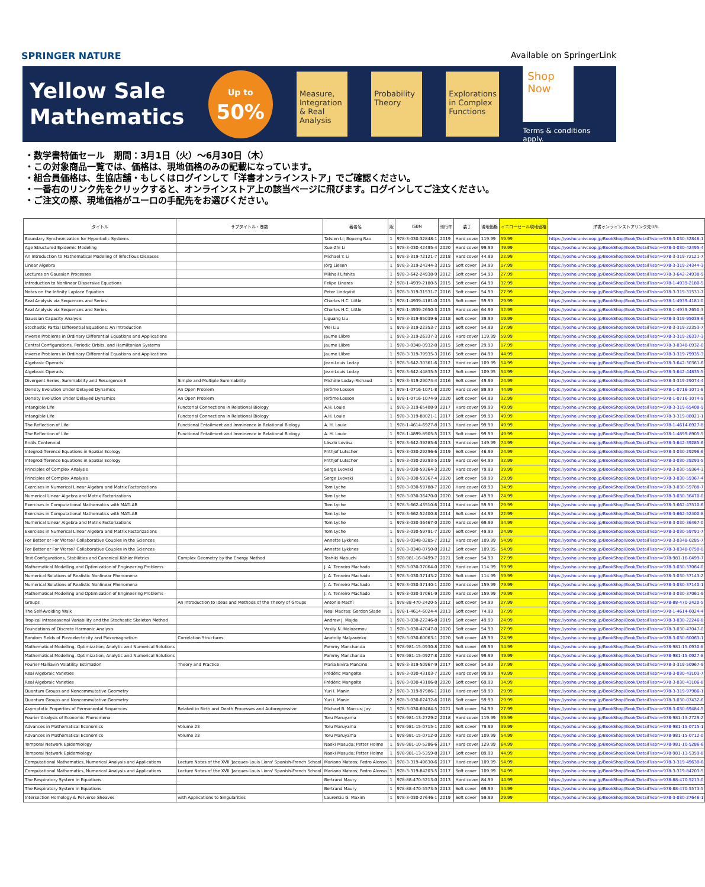SPRINGER NATURE Available on SpringerLink
Yellow Sale
Mathematics
Up to
50%
Measure, Integration & Real Analysis
Probability Theory
Explorations in Complex Functions
Shop Now
Terms & conditions apply.
・数学書特価セール　期間：3月1日（火）～6月30日（木）
・この対象商品一覧では、価格は、現地価格のみの記載になっています。
・組合員価格は、生協店舗・もしくはログインして「洋書オンラインストア」でご確認ください。
・一番右のリンク先をクリックすると、オンラインストア上の該当ページに飛びます。ログインしてご注文ください。
・ご注文の際、現地価格がユーロの手配先をお選びください。
| タイトル | サブタイトル・巻数 | 著者名 | 版 | ISBN | 刊行年 | 装丁 | 現地価格 | イエローセール現地価格 | 洋書オンラインストアリンク先URL |
| --- | --- | --- | --- | --- | --- | --- | --- | --- | --- |
| Boundary Synchronization for Hyperbolic Systems | | Tatsien Li; Bopeng Rao | 1 | 978-3-030-32848-1 | 2019 | Hard cover | 119.99 | 59.99 | https://yosho.univcoop.jp/BookShop/Book/Detail?isbn=978-3-030-32848-1 |
| Age Structured Epidemic Modeling | | Xue-Zhi Li | 1 | 978-3-030-42495-4 | 2020 | Hard cover | 99.99 | 49.99 | https://yosho.univcoop.jp/BookShop/Book/Detail?isbn=978-3-030-42495-4 |
| An Introduction to Mathematical Modeling of Infectious Diseases | | Michael Y. Li | 1 | 978-3-319-72121-7 | 2018 | Hard cover | 44.99 | 22.99 | https://yosho.univcoop.jp/BookShop/Book/Detail?isbn=978-3-319-72121-7 |
| Linear Algebra | | Jörg Liesen | 1 | 978-3-319-24344-3 | 2015 | Soft cover | 34.99 | 17.99 | https://yosho.univcoop.jp/BookShop/Book/Detail?isbn=978-3-319-24344-3 |
| Lectures on Gaussian Processes | | Mikhail Lifshits | 1 | 978-3-642-24938-9 | 2012 | Soft cover | 54.99 | 27.99 | https://yosho.univcoop.jp/BookShop/Book/Detail?isbn=978-3-642-24938-9 |
| Introduction to Nonlinear Dispersive Equations | | Felipe Linares | 2 | 978-1-4939-2180-5 | 2015 | Soft cover | 64.99 | 32.99 | https://yosho.univcoop.jp/BookShop/Book/Detail?isbn=978-1-4939-2180-5 |
| Notes on the Infinity Laplace Equation | | Peter Lindqvist | 1 | 978-3-319-31531-7 | 2016 | Soft cover | 54.99 | 27.99 | https://yosho.univcoop.jp/BookShop/Book/Detail?isbn=978-3-319-31531-7 |
| Real Analysis via Sequences and Series | | Charles H.C. Little | 1 | 978-1-4939-4181-0 | 2015 | Soft cover | 59.99 | 29.99 | https://yosho.univcoop.jp/BookShop/Book/Detail?isbn=978-1-4939-4181-0 |
| Real Analysis via Sequences and Series | | Charles H.C. Little | 1 | 978-1-4939-2650-3 | 2015 | Hard cover | 64.99 | 32.99 | https://yosho.univcoop.jp/BookShop/Book/Detail?isbn=978-1-4939-2650-3 |
| Gaussian Capacity Analysis | | Liguang Liu | 1 | 978-3-319-95039-6 | 2018 | Soft cover | 39.99 | 19.99 | https://yosho.univcoop.jp/BookShop/Book/Detail?isbn=978-3-319-95039-6 |
| Stochastic Partial Differential Equations: An Introduction | | Wei Liu | 1 | 978-3-319-22353-7 | 2015 | Soft cover | 54.99 | 27.99 | https://yosho.univcoop.jp/BookShop/Book/Detail?isbn=978-3-319-22353-7 |
| Inverse Problems in Ordinary Differential Equations and Applications | | Jaume Llibre | 1 | 978-3-319-26337-3 | 2016 | Hard cover | 119.99 | 59.99 | https://yosho.univcoop.jp/BookShop/Book/Detail?isbn=978-3-319-26337-3 |
| Central Configurations, Periodic Orbits, and Hamiltonian Systems | | Jaume Llibre | 1 | 978-3-0348-0932-0 | 2015 | Soft cover | 29.99 | 17.99 | https://yosho.univcoop.jp/BookShop/Book/Detail?isbn=978-3-0348-0932-0 |
| Inverse Problems in Ordinary Differential Equations and Applications | | Jaume Llibre | 1 | 978-3-319-79935-3 | 2016 | Soft cover | 84.99 | 44.99 | https://yosho.univcoop.jp/BookShop/Book/Detail?isbn=978-3-319-79935-3 |
| Algebraic Operads | | Jean-Louis Loday | 1 | 978-3-642-30361-6 | 2012 | Hard cover | 109.99 | 54.99 | https://yosho.univcoop.jp/BookShop/Book/Detail?isbn=978-3-642-30361-6 |
| Algebraic Operads | | Jean-Louis Loday | 1 | 978-3-642-44835-5 | 2012 | Soft cover | 109.95 | 54.99 | https://yosho.univcoop.jp/BookShop/Book/Detail?isbn=978-3-642-44835-5 |
| Divergent Series, Summability and Resurgence II | Simple and Multiple Summability | Michèle Loday-Richaud | 1 | 978-3-319-29074-4 | 2016 | Soft cover | 49.99 | 24.99 | https://yosho.univcoop.jp/BookShop/Book/Detail?isbn=978-3-319-29074-4 |
| Density Evolution Under Delayed Dynamics | An Open Problem | Jérôme Losson | 1 | 978-1-0716-1071-8 | 2020 | Hard cover | 89.99 | 44.99 | https://yosho.univcoop.jp/BookShop/Book/Detail?isbn=978-1-0716-1071-8 |
| Density Evolution Under Delayed Dynamics | An Open Problem | Jérôme Losson | 1 | 978-1-0716-1074-9 | 2020 | Soft cover | 64.99 | 32.99 | https://yosho.univcoop.jp/BookShop/Book/Detail?isbn=978-1-0716-1074-9 |
| Intangible Life | Functorial Connections in Relational Biology | A.H. Louie | 1 | 978-3-319-65408-9 | 2017 | Hard cover | 99.99 | 49.99 | https://yosho.univcoop.jp/BookShop/Book/Detail?isbn=978-3-319-65408-9 |
| Intangible Life | Functorial Connections in Relational Biology | A.H. Louie | 1 | 978-3-319-88021-1 | 2017 | Soft cover | 99.99 | 49.99 | https://yosho.univcoop.jp/BookShop/Book/Detail?isbn=978-3-319-88021-1 |
| The Reflection of Life | Functional Entailment and Imminence in Relational Biology | A. H. Louie | 1 | 978-1-4614-6927-8 | 2013 | Hard cover | 99.99 | 49.99 | https://yosho.univcoop.jp/BookShop/Book/Detail?isbn=978-1-4614-6927-8 |
| The Reflection of Life | Functional Entailment and Imminence in Relational Biology | A. H. Louie | 1 | 978-1-4899-8905-5 | 2013 | Soft cover | 99.99 | 49.99 | https://yosho.univcoop.jp/BookShop/Book/Detail?isbn=978-1-4899-8905-5 |
| Erdős Centennial | | László Lovász | 1 | 978-3-642-39285-6 | 2013 | Hard cover | 149.99 | 74.99 | https://yosho.univcoop.jp/BookShop/Book/Detail?isbn=978-3-642-39285-6 |
| Integrodifference Equations in Spatial Ecology | | Frithjof Lutscher | 1 | 978-3-030-29296-6 | 2019 | Soft cover | 46.99 | 24.99 | https://yosho.univcoop.jp/BookShop/Book/Detail?isbn=978-3-030-29296-6 |
| Integrodifference Equations in Spatial Ecology | | Frithjof Lutscher | 1 | 978-3-030-29293-5 | 2019 | Hard cover | 64.99 | 32.99 | https://yosho.univcoop.jp/BookShop/Book/Detail?isbn=978-3-030-29293-5 |
| Principles of Complex Analysis | | Serge Lvovski | 1 | 978-3-030-59364-3 | 2020 | Hard cover | 79.99 | 39.99 | https://yosho.univcoop.jp/BookShop/Book/Detail?isbn=978-3-030-59364-3 |
| Principles of Complex Analysis | | Serge Lvovski | 1 | 978-3-030-59367-4 | 2020 | Soft cover | 59.99 | 29.99 | https://yosho.univcoop.jp/BookShop/Book/Detail?isbn=978-3-030-59367-4 |
| Exercises in Numerical Linear Algebra and Matrix Factorizations | | Tom Lyche | 1 | 978-3-030-59788-7 | 2020 | Hard cover | 69.99 | 34.99 | https://yosho.univcoop.jp/BookShop/Book/Detail?isbn=978-3-030-59788-7 |
| Numerical Linear Algebra and Matrix Factorizations | | Tom Lyche | 1 | 978-3-030-36470-0 | 2020 | Soft cover | 49.99 | 24.99 | https://yosho.univcoop.jp/BookShop/Book/Detail?isbn=978-3-030-36470-0 |
| Exercises in Computational Mathematics with MATLAB | | Tom Lyche | 1 | 978-3-662-43510-6 | 2014 | Hard cover | 59.99 | 29.99 | https://yosho.univcoop.jp/BookShop/Book/Detail?isbn=978-3-662-43510-6 |
| Exercises in Computational Mathematics with MATLAB | | Tom Lyche | 1 | 978-3-662-52400-8 | 2014 | Soft cover | 44.99 | 22.99 | https://yosho.univcoop.jp/BookShop/Book/Detail?isbn=978-3-662-52400-8 |
| Numerical Linear Algebra and Matrix Factorizations | | Tom Lyche | 1 | 978-3-030-36467-0 | 2020 | Hard cover | 69.99 | 34.99 | https://yosho.univcoop.jp/BookShop/Book/Detail?isbn=978-3-030-36467-0 |
| Exercises in Numerical Linear Algebra and Matrix Factorizations | | Tom Lyche | 1 | 978-3-030-59791-7 | 2020 | Soft cover | 49.99 | 24.99 | https://yosho.univcoop.jp/BookShop/Book/Detail?isbn=978-3-030-59791-7 |
| For Better or For Worse? Collaborative Couples in the Sciences | | Annette Lykknes | 1 | 978-3-0348-0285-7 | 2012 | Hard cover | 109.99 | 54.99 | https://yosho.univcoop.jp/BookShop/Book/Detail?isbn=978-3-0348-0285-7 |
| For Better or For Worse? Collaborative Couples in the Sciences | | Annette Lykknes | 1 | 978-3-0348-0750-0 | 2012 | Soft cover | 109.95 | 54.99 | https://yosho.univcoop.jp/BookShop/Book/Detail?isbn=978-3-0348-0750-0 |
| Test Configurations, Stabilities and Canonical Kähler Metrics | Complex Geometry by the Energy Method | Toshiki Mabuchi | 1 | 978-981-16-0499-7 | 2021 | Soft cover | 54.99 | 27.99 | https://yosho.univcoop.jp/BookShop/Book/Detail?isbn=978-981-16-0499-7 |
| Mathematical Modelling and Optimization of Engineering Problems | | J. A. Tenreiro Machado | 1 | 978-3-030-37064-0 | 2020 | Hard cover | 114.99 | 59.99 | https://yosho.univcoop.jp/BookShop/Book/Detail?isbn=978-3-030-37064-0 |
| Numerical Solutions of Realistic Nonlinear Phenomena | | J. A. Tenreiro Machado | 1 | 978-3-030-37143-2 | 2020 | Soft cover | 114.99 | 59.99 | https://yosho.univcoop.jp/BookShop/Book/Detail?isbn=978-3-030-37143-2 |
| Numerical Solutions of Realistic Nonlinear Phenomena | | J. A. Tenreiro Machado | 1 | 978-3-030-37140-1 | 2020 | Hard cover | 159.99 | 79.99 | https://yosho.univcoop.jp/BookShop/Book/Detail?isbn=978-3-030-37140-1 |
| Mathematical Modelling and Optimization of Engineering Problems | | J. A. Tenreiro Machado | 1 | 978-3-030-37061-9 | 2020 | Hard cover | 159.99 | 79.99 | https://yosho.univcoop.jp/BookShop/Book/Detail?isbn=978-3-030-37061-9 |
| Groups | An Introduction to Ideas and Methods of the Theory of Groups | Antonio Machì | 1 | 978-88-470-2420-5 | 2012 | Soft cover | 54.99 | 27.99 | https://yosho.univcoop.jp/BookShop/Book/Detail?isbn=978-88-470-2420-5 |
| The Self-Avoiding Walk | | Neal Madras; Gordon Slade | 1 | 978-1-4614-6024-4 | 2013 | Soft cover | 74.99 | 37.99 | https://yosho.univcoop.jp/BookShop/Book/Detail?isbn=978-1-4614-6024-4 |
| Tropical Intraseasonal Variability and the Stochastic Skeleton Method | | Andrew J. Majda | 1 | 978-3-030-22246-8 | 2019 | Soft cover | 49.99 | 24.99 | https://yosho.univcoop.jp/BookShop/Book/Detail?isbn=978-3-030-22246-8 |
| Foundations of Discrete Harmonic Analysis | | Vasily N. Malozemov | 1 | 978-3-030-47047-0 | 2020 | Soft cover | 54.99 | 27.99 | https://yosho.univcoop.jp/BookShop/Book/Detail?isbn=978-3-030-47047-0 |
| Random Fields of Piezoelectricity and Piezomagnetism | Correlation Structures | Anatoliy Malyarenko | 1 | 978-3-030-60063-1 | 2020 | Soft cover | 49.99 | 24.99 | https://yosho.univcoop.jp/BookShop/Book/Detail?isbn=978-3-030-60063-1 |
| Mathematical Modelling, Optimization, Analytic and Numerical Solutions | | Pammy Manchanda | 1 | 978-981-15-0930-8 | 2020 | Soft cover | 69.99 | 34.99 | https://yosho.univcoop.jp/BookShop/Book/Detail?isbn=978-981-15-0930-8 |
| Mathematical Modelling, Optimization, Analytic and Numerical Solutions | | Pammy Manchanda | 1 | 978-981-15-0927-8 | 2020 | Hard cover | 99.99 | 49.99 | https://yosho.univcoop.jp/BookShop/Book/Detail?isbn=978-981-15-0927-8 |
| Fourier-Malliavin Volatility Estimation | Theory and Practice | Maria Elvira Mancino | 1 | 978-3-319-50967-9 | 2017 | Soft cover | 54.99 | 27.99 | https://yosho.univcoop.jp/BookShop/Book/Detail?isbn=978-3-319-50967-9 |
| Real Algebraic Varieties | | Frédéric Mangolte | 1 | 978-3-030-43103-7 | 2020 | Hard cover | 99.99 | 49.99 | https://yosho.univcoop.jp/BookShop/Book/Detail?isbn=978-3-030-43103-7 |
| Real Algebraic Varieties | | Frédéric Mangolte | 1 | 978-3-030-43106-8 | 2020 | Soft cover | 69.99 | 34.99 | https://yosho.univcoop.jp/BookShop/Book/Detail?isbn=978-3-030-43106-8 |
| Quantum Groups and Noncommutative Geometry | | Yuri I. Manin | 2 | 978-3-319-97986-1 | 2018 | Hard cover | 59.99 | 29.99 | https://yosho.univcoop.jp/BookShop/Book/Detail?isbn=978-3-319-97986-1 |
| Quantum Groups and Noncommutative Geometry | | Yuri I. Manin | 2 | 978-3-030-07432-6 | 2018 | Soft cover | 59.99 | 29.99 | https://yosho.univcoop.jp/BookShop/Book/Detail?isbn=978-3-030-07432-6 |
| Asymptotic Properties of Permanental Sequences | Related to Birth and Death Processes and Autoregressive | Michael B. Marcus; Jay | 1 | 978-3-030-69484-5 | 2021 | Soft cover | 54.99 | 27.99 | https://yosho.univcoop.jp/BookShop/Book/Detail?isbn=978-3-030-69484-5 |
| Fourier Analysis of Economic Phenomena | | Toru Maruyama | 1 | 978-981-13-2729-2 | 2018 | Hard cover | 119.99 | 59.99 | https://yosho.univcoop.jp/BookShop/Book/Detail?isbn=978-981-13-2729-2 |
| Advances in Mathematical Economics | Volume 23 | Toru Maruyama | 1 | 978-981-15-0715-1 | 2020 | Soft cover | 79.99 | 39.99 | https://yosho.univcoop.jp/BookShop/Book/Detail?isbn=978-981-15-0715-1 |
| Advances in Mathematical Economics | Volume 23 | Toru Maruyama | 1 | 978-981-15-0712-0 | 2020 | Hard cover | 109.99 | 54.99 | https://yosho.univcoop.jp/BookShop/Book/Detail?isbn=978-981-15-0712-0 |
| Temporal Network Epidemiology | | Naoki Masuda; Petter Holme | 1 | 978-981-10-5286-6 | 2017 | Hard cover | 129.99 | 64.99 | https://yosho.univcoop.jp/BookShop/Book/Detail?isbn=978-981-10-5286-6 |
| Temporal Network Epidemiology | | Naoki Masuda; Petter Holme | 1 | 978-981-13-5359-8 | 2017 | Soft cover | 89.99 | 44.99 | https://yosho.univcoop.jp/BookShop/Book/Detail?isbn=978-981-13-5359-8 |
| Computational Mathematics, Numerical Analysis and Applications | Lecture Notes of the XVII 'Jacques-Louis Lions' Spanish-French School | Mariano Mateos; Pedro Alonso | 1 | 978-3-319-49630-6 | 2017 | Hard cover | 109.99 | 54.99 | https://yosho.univcoop.jp/BookShop/Book/Detail?isbn=978-3-319-49630-6 |
| Computational Mathematics, Numerical Analysis and Applications | Lecture Notes of the XVII 'Jacques-Louis Lions' Spanish-French School | Mariano Mateos; Pedro Alonso | 1 | 978-3-319-84203-5 | 2017 | Soft cover | 109.99 | 54.99 | https://yosho.univcoop.jp/BookShop/Book/Detail?isbn=978-3-319-84203-5 |
| The Respiratory System in Equations | | Bertrand Maury | 1 | 978-88-470-5213-0 | 2013 | Hard cover | 84.99 | 44.99 | https://yosho.univcoop.jp/BookShop/Book/Detail?isbn=978-88-470-5213-0 |
| The Respiratory System in Equations | | Bertrand Maury | 1 | 978-88-470-5573-5 | 2013 | Soft cover | 69.99 | 34.99 | https://yosho.univcoop.jp/BookShop/Book/Detail?isbn=978-88-470-5573-5 |
| Intersection Homology & Perverse Sheaves | with Applications to Singularities | Laurentiu G. Maxim | 1 | 978-3-030-27646-1 | 2019 | Soft cover | 59.99 | 29.99 | https://yosho.univcoop.jp/BookShop/Book/Detail?isbn=978-3-030-27646-1 |